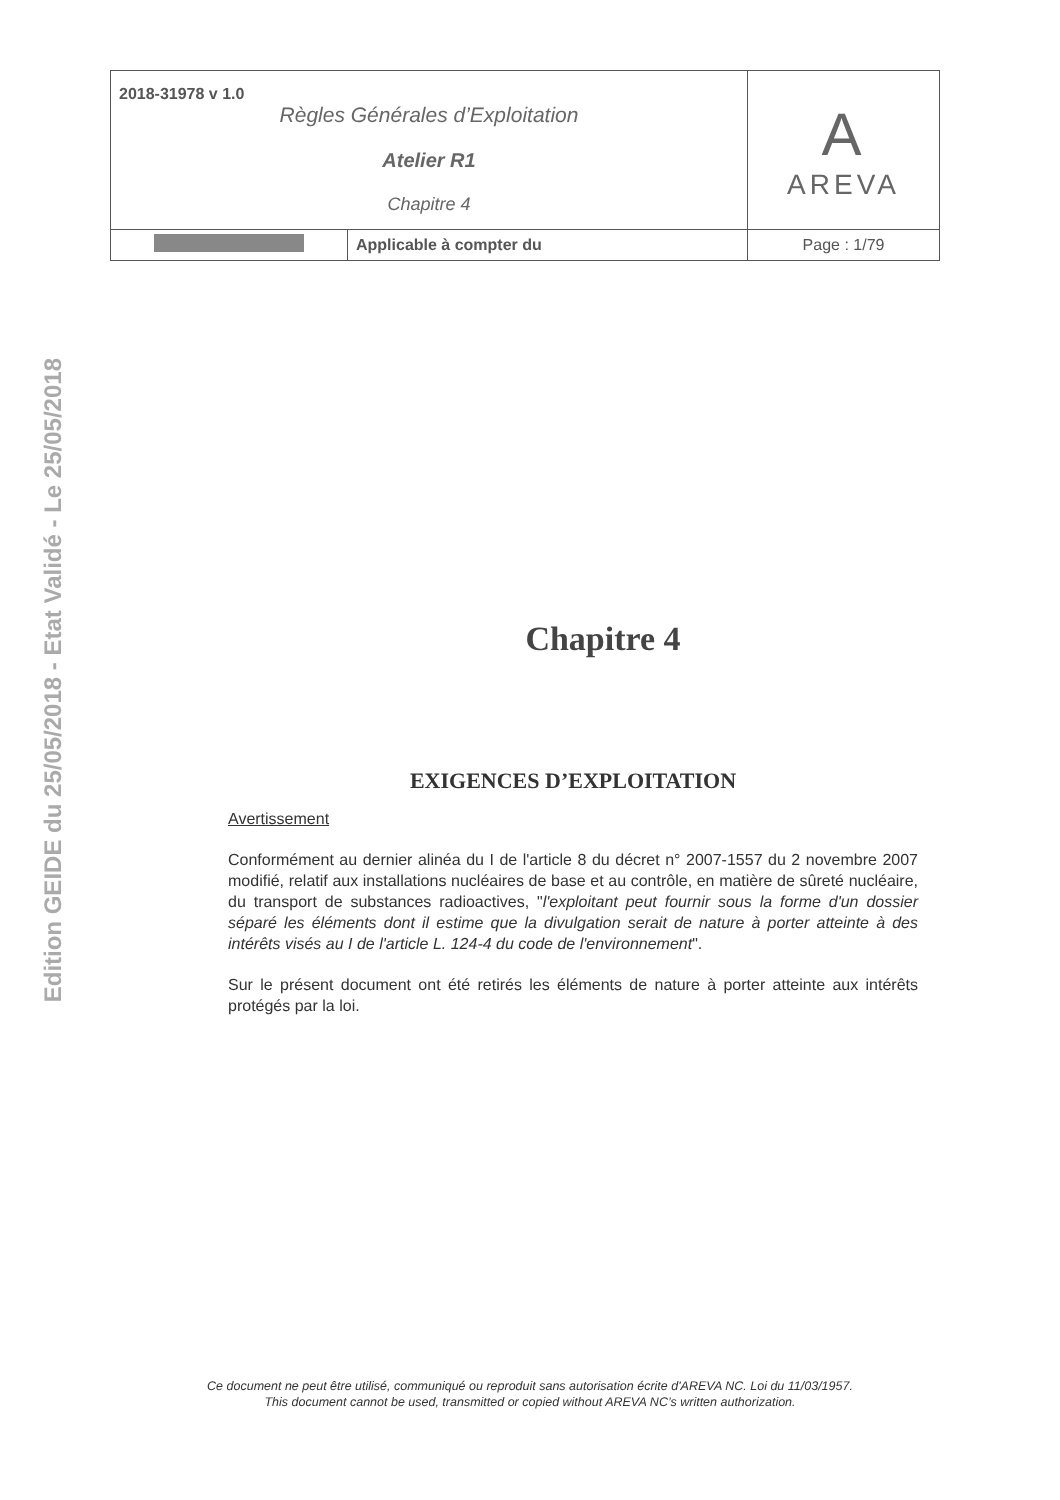Edition GEIDE du 25/05/2018 - Etat Validé - Le 25/05/2018
| 2018-31978 v 1.0 Règles Générales d’Exploitation Atelier R1 Chapitre 4 | | A AREVA |
| | Applicable à compter du | Page : 1/79 |
Chapitre 4
EXIGENCES D’EXPLOITATION
Avertissement
Conformément au dernier alinéa du I de l'article 8 du décret n° 2007-1557 du 2 novembre 2007 modifié, relatif aux installations nucléaires de base et au contrôle, en matière de sûreté nucléaire, du transport de substances radioactives, "l'exploitant peut fournir sous la forme d'un dossier séparé les éléments dont il estime que la divulgation serait de nature à porter atteinte à des intérêts visés au I de l'article L. 124-4 du code de l'environnement".
Sur le présent document ont été retirés les éléments de nature à porter atteinte aux intérêts protégés par la loi.
Ce document ne peut être utilisé, communiqué ou reproduit sans autorisation écrite d'AREVA NC. Loi du 11/03/1957.
This document cannot be used, transmitted or copied without AREVA NC’s written authorization.